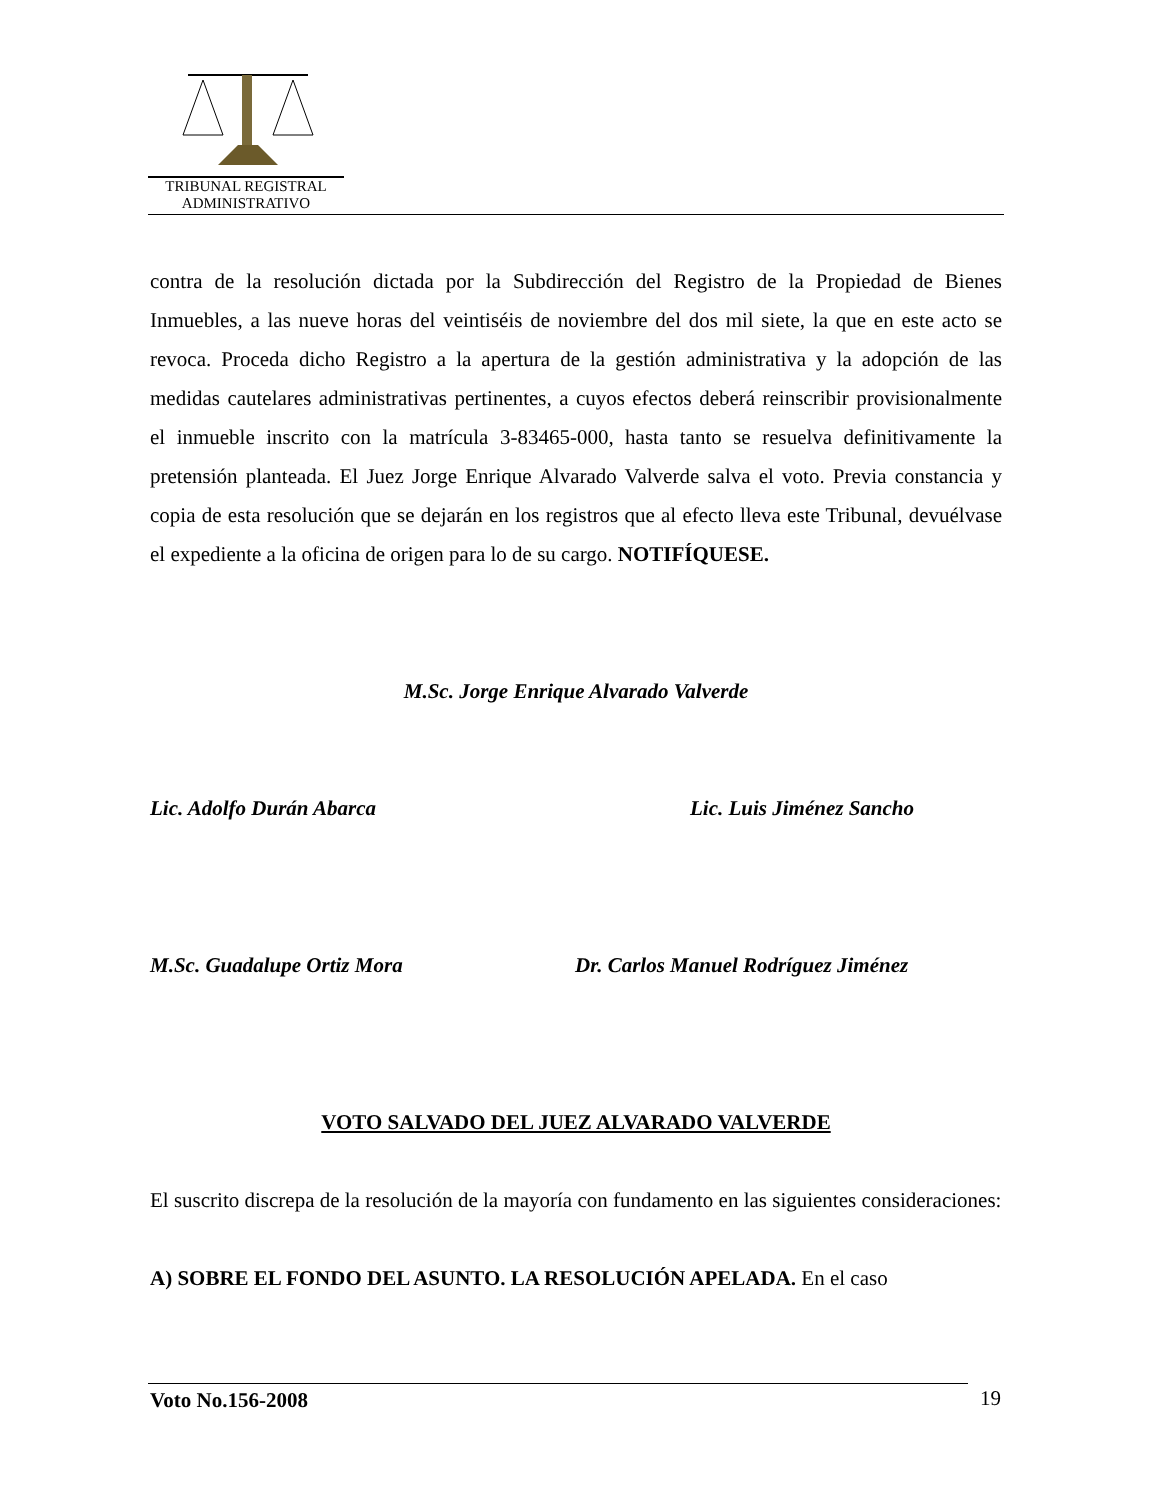TRIBUNAL REGISTRAL
ADMINISTRATIVO
contra de la resolución dictada por la Subdirección del Registro de la Propiedad de Bienes Inmuebles, a las nueve horas del veintiséis de noviembre del dos mil siete, la que en este acto se revoca. Proceda dicho Registro a la apertura de la gestión administrativa y la adopción de las medidas cautelares administrativas pertinentes, a cuyos efectos deberá reinscribir provisionalmente el inmueble inscrito con la matrícula 3-83465-000, hasta tanto se resuelva definitivamente la pretensión planteada. El Juez Jorge Enrique Alvarado Valverde salva el voto. Previa constancia y copia de esta resolución que se dejarán en los registros que al efecto lleva este Tribunal, devuélvase el expediente a la oficina de origen para lo de su cargo. NOTIFÍQUESE.
M.Sc. Jorge Enrique Alvarado Valverde
Lic. Adolfo Durán Abarca Lic. Luis Jiménez Sancho
M.Sc. Guadalupe Ortiz Mora Dr. Carlos Manuel Rodríguez Jiménez
VOTO SALVADO DEL JUEZ ALVARADO VALVERDE
El suscrito discrepa de la resolución de la mayoría con fundamento en las siguientes consideraciones:
A) SOBRE EL FONDO DEL ASUNTO. LA RESOLUCIÓN APELADA. En el caso
Voto No.156-2008 19